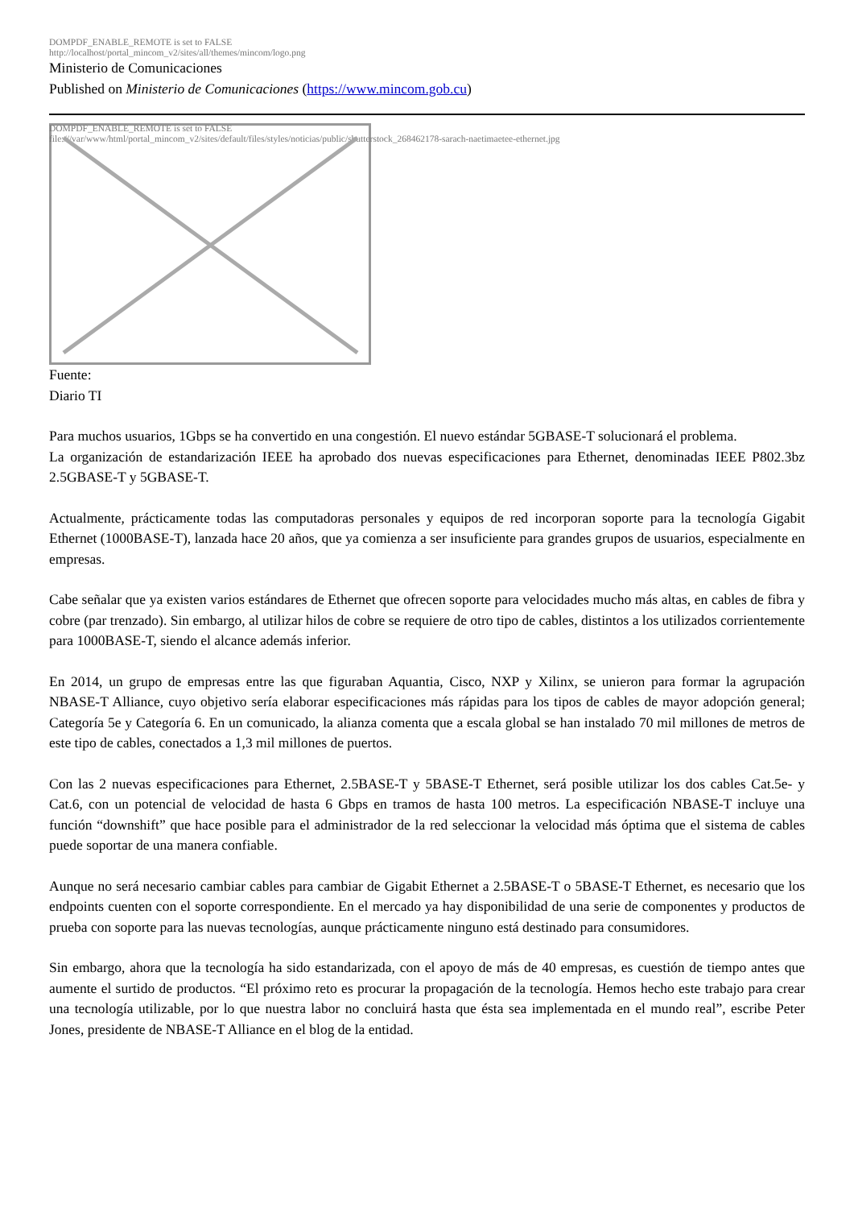DOMPDF_ENABLE_REMOTE is set to FALSE
http://localhost/portal_mincom_v2/sites/all/themes/mincom/logo.png
Ministerio de Comunicaciones
Published on Ministerio de Comunicaciones (https://www.mincom.gob.cu)
DOMPDF_ENABLE_REMOTE is set to FALSE
file:///var/www/html/portal_mincom_v2/sites/default/files/styles/noticias/public/shutterstock_268462178-sarach-naetimaetee-ethernet.jpg
Fuente:
Diario TI
Para muchos usuarios, 1Gbps se ha convertido en una congestión. El nuevo estándar 5GBASE-T solucionará el problema.
La organización de estandarización IEEE ha aprobado dos nuevas especificaciones para Ethernet, denominadas IEEE P802.3bz 2.5GBASE-T y 5GBASE-T.
Actualmente, prácticamente todas las computadoras personales y equipos de red incorporan soporte para la tecnología Gigabit Ethernet (1000BASE-T), lanzada hace 20 años, que ya comienza a ser insuficiente para grandes grupos de usuarios, especialmente en empresas.
Cabe señalar que ya existen varios estándares de Ethernet que ofrecen soporte para velocidades mucho más altas, en cables de fibra y cobre (par trenzado). Sin embargo, al utilizar hilos de cobre se requiere de otro tipo de cables, distintos a los utilizados corrientemente para 1000BASE-T, siendo el alcance además inferior.
En 2014, un grupo de empresas entre las que figuraban Aquantia, Cisco, NXP y Xilinx, se unieron para formar la agrupación NBASE-T Alliance, cuyo objetivo sería elaborar especificaciones más rápidas para los tipos de cables de mayor adopción general; Categoría 5e y Categoría 6. En un comunicado, la alianza comenta que a escala global se han instalado 70 mil millones de metros de este tipo de cables, conectados a 1,3 mil millones de puertos.
Con las 2 nuevas especificaciones para Ethernet, 2.5BASE-T y 5BASE-T Ethernet, será posible utilizar los dos cables Cat.5e- y Cat.6, con un potencial de velocidad de hasta 6 Gbps en tramos de hasta 100 metros. La especificación NBASE-T incluye una función “downshift” que hace posible para el administrador de la red seleccionar la velocidad más óptima que el sistema de cables puede soportar de una manera confiable.
Aunque no será necesario cambiar cables para cambiar de Gigabit Ethernet a 2.5BASE-T o 5BASE-T Ethernet, es necesario que los endpoints cuenten con el soporte correspondiente. En el mercado ya hay disponibilidad de una serie de componentes y productos de prueba con soporte para las nuevas tecnologías, aunque prácticamente ninguno está destinado para consumidores.
Sin embargo, ahora que la tecnología ha sido estandarizada, con el apoyo de más de 40 empresas, es cuestión de tiempo antes que aumente el surtido de productos. “El próximo reto es procurar la propagación de la tecnología. Hemos hecho este trabajo para crear una tecnología utilizable, por lo que nuestra labor no concluirá hasta que ésta sea implementada en el mundo real”, escribe Peter Jones, presidente de NBASE-T Alliance en el blog de la entidad.